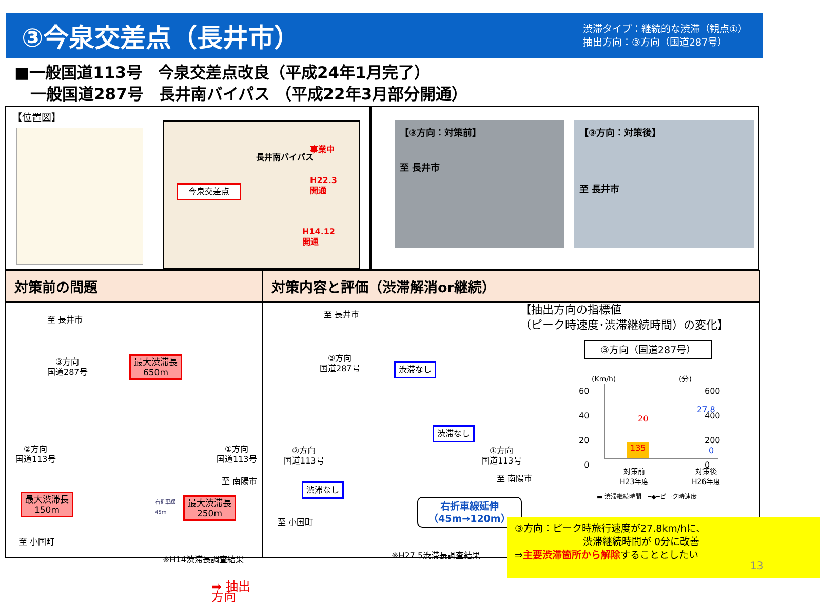③今泉交差点（長井市）
渋滞タイプ：継続的な渋滞（観点①）
抽出方向：③方向（国道287号）
■一般国道113号　今泉交差点改良（平成24年1月完了）
　一般国道287号　長井南バイパス （平成22年3月部分開通）
【位置図】
今泉交差点
事業中
H22.3
開通
H14.12
開通
長井南バイパス
【③方向：対策前】
至 長井市
【③方向：対策後】
至 長井市
対策前の問題
至 長井市
③方向
国道287号
最大渋滞長
650m
②方向
国道113号
①方向
国道113号
至 南陽市
最大渋滞長
150m
右折車線
45m
最大渋滞長
250m
至 小国町
※H14渋滞長調査結果
➡ 抽出方向
対策内容と評価（渋滞解消or継続）
至 長井市
③方向
国道287号
渋滞なし
渋滞なし
②方向
国道113号
①方向
国道113号
至 南陽市
渋滞なし
右折車線延伸
（45m→120m）
至 小国町
※H27.5渋滞長調査結果
【抽出方向の指標値
（ピーク時速度･渋滞継続時間）の変化】
③方向（国道287号）
(Km/h) (分)
60
40
20
0
600
400
200
0
135
20
27.8
0
対策前
H23年度
対策後
H26年度
▬ 渋滞継続時間　━◆━ピーク時速度
③方向：ピーク時旅行速度が27.8km/hに、
　　　　　　　渋滞継続時間が 0分に改善
⇒主要渋滞箇所から解除することとしたい
13